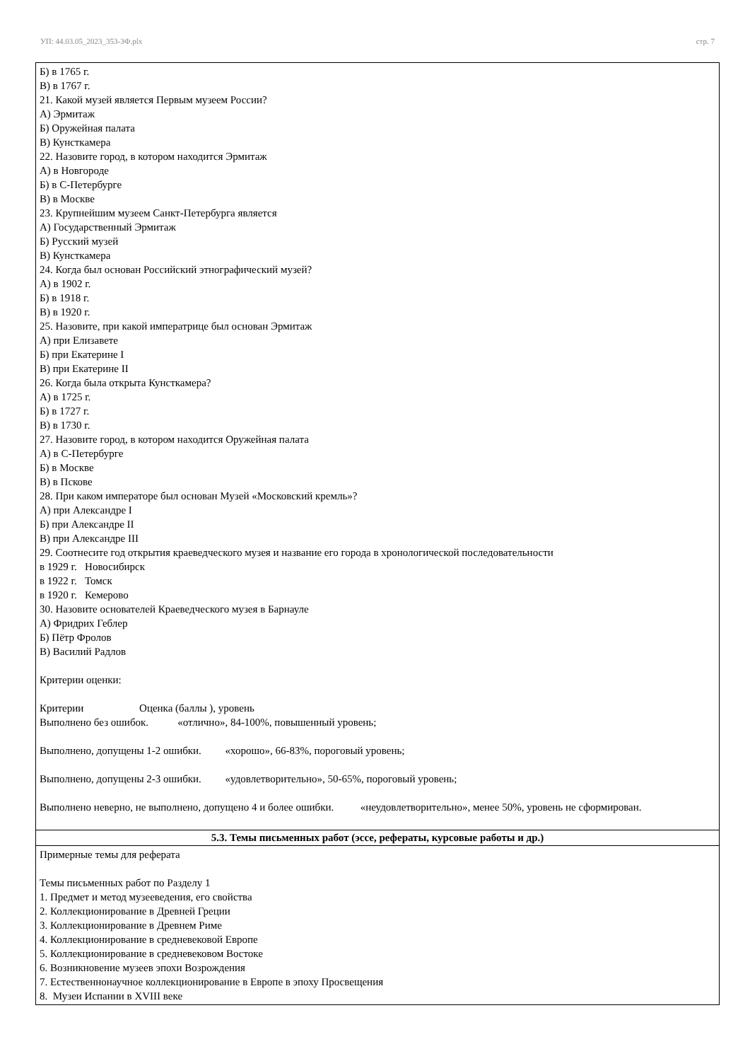УП: 44.03.05_2023_353-3Ф.plx стр. 7
| Б) в 1765 г. В) в 1767 г. 21. Какой музей является Первым музеем России? А) Эрмитаж Б) Оружейная палата В) Кунсткамера 22. Назовите город, в котором находится Эрмитаж А) в Новгороде Б) в С-Петербурге В) в Москве 23. Крупнейшим музеем Санкт-Петербурга является А) Государственный Эрмитаж Б) Русский музей В) Кунсткамера 24. Когда был основан Российский этнографический музей? А) в 1902 г. Б) в 1918 г. В) в 1920 г. 25. Назовите, при какой императрице был основан Эрмитаж А) при Елизавете Б) при Екатерине I В) при Екатерине II 26. Когда была открыта Кунсткамера? А) в 1725 г. Б) в 1727 г. В) в 1730 г. 27. Назовите город, в котором находится Оружейная палата А) в С-Петербурге Б) в Москве В) в Пскове 28. При каком императоре был основан Музей «Московский кремль»? А) при Александре I Б) при Александре II В) при Александре III 29. Соотнесите год открытия краеведческого музея и название его города в хронологической последовательности в 1929 г. Новосибирск в 1922 г. Томск в 1920 г. Кемерово 30. Назовите основателей Краеведческого музея в Барнауле А) Фридрих Геблер Б) Пётр Фролов В) Василий Радлов Критерии оценки: Критерии Оценка (баллы ), уровень Выполнено без ошибок. «отлично», 84-100%, повышенный уровень; Выполнено, допущены 1-2 ошибки. «хорошо», 66-83%, пороговый уровень; Выполнено, допущены 2-3 ошибки. «удовлетворительно», 50-65%, пороговый уровень; Выполнено неверно, не выполнено, допущено 4 и более ошибки. «неудовлетворительно», менее 50%, уровень не сформирован. |
| 5.3. Темы письменных работ (эссе, рефераты, курсовые работы и др.) |
| Примерные темы для реферата Темы письменных работ по Разделу 1 1. Предмет и метод музееведения, его свойства 2. Коллекционирование в Древней Греции 3. Коллекционирование в Древнем Риме 4. Коллекционирование в средневековой Европе 5. Коллекционирование в средневековом Востоке 6. Возникновение музеев эпохи Возрождения 7. Естественнонаучное коллекционирование в Европе в эпоху Просвещения 8. Музеи Испании в XVIII веке |